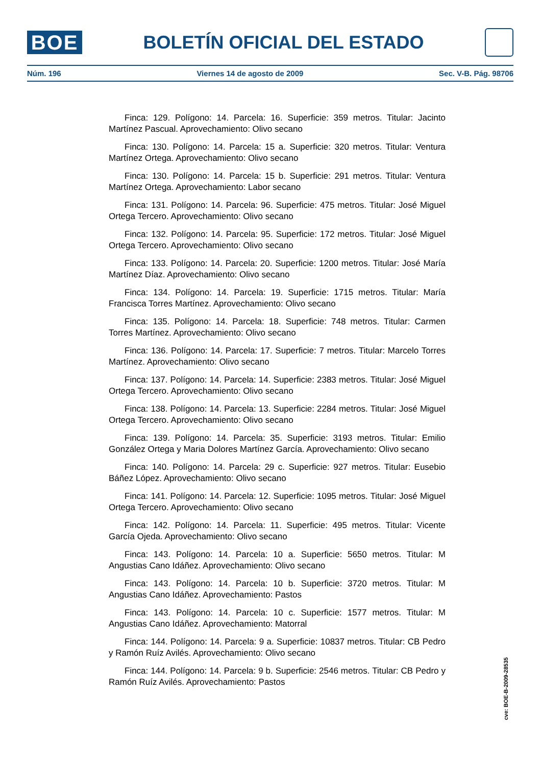BOE
BOLETÍN OFICIAL DEL ESTADO
Núm. 196 Viernes 14 de agosto de 2009 Sec. V-B. Pág. 98706
Finca: 129. Polígono: 14. Parcela: 16. Superficie: 359 metros. Titular: Jacinto Martínez Pascual. Aprovechamiento: Olivo secano
Finca: 130. Polígono: 14. Parcela: 15 a. Superficie: 320 metros. Titular: Ventura Martínez Ortega. Aprovechamiento: Olivo secano
Finca: 130. Polígono: 14. Parcela: 15 b. Superficie: 291 metros. Titular: Ventura Martínez Ortega. Aprovechamiento: Labor secano
Finca: 131. Polígono: 14. Parcela: 96. Superficie: 475 metros. Titular: José Miguel Ortega Tercero. Aprovechamiento: Olivo secano
Finca: 132. Polígono: 14. Parcela: 95. Superficie: 172 metros. Titular: José Miguel Ortega Tercero. Aprovechamiento: Olivo secano
Finca: 133. Polígono: 14. Parcela: 20. Superficie: 1200 metros. Titular: José María Martínez Díaz. Aprovechamiento: Olivo secano
Finca: 134. Polígono: 14. Parcela: 19. Superficie: 1715 metros. Titular: María Francisca Torres Martínez. Aprovechamiento: Olivo secano
Finca: 135. Polígono: 14. Parcela: 18. Superficie: 748 metros. Titular: Carmen Torres Martínez. Aprovechamiento: Olivo secano
Finca: 136. Polígono: 14. Parcela: 17. Superficie: 7 metros. Titular: Marcelo Torres Martínez. Aprovechamiento: Olivo secano
Finca: 137. Polígono: 14. Parcela: 14. Superficie: 2383 metros. Titular: José Miguel Ortega Tercero. Aprovechamiento: Olivo secano
Finca: 138. Polígono: 14. Parcela: 13. Superficie: 2284 metros. Titular: José Miguel Ortega Tercero. Aprovechamiento: Olivo secano
Finca: 139. Polígono: 14. Parcela: 35. Superficie: 3193 metros. Titular: Emilio González Ortega y Maria Dolores Martínez García. Aprovechamiento: Olivo secano
Finca: 140. Polígono: 14. Parcela: 29 c. Superficie: 927 metros. Titular: Eusebio Báñez López. Aprovechamiento: Olivo secano
Finca: 141. Polígono: 14. Parcela: 12. Superficie: 1095 metros. Titular: José Miguel Ortega Tercero. Aprovechamiento: Olivo secano
Finca: 142. Polígono: 14. Parcela: 11. Superficie: 495 metros. Titular: Vicente García Ojeda. Aprovechamiento: Olivo secano
Finca: 143. Polígono: 14. Parcela: 10 a. Superficie: 5650 metros. Titular: M Angustias Cano Idáñez. Aprovechamiento: Olivo secano
Finca: 143. Polígono: 14. Parcela: 10 b. Superficie: 3720 metros. Titular: M Angustias Cano Idáñez. Aprovechamiento: Pastos
Finca: 143. Polígono: 14. Parcela: 10 c. Superficie: 1577 metros. Titular: M Angustias Cano Idáñez. Aprovechamiento: Matorral
Finca: 144. Polígono: 14. Parcela: 9 a. Superficie: 10837 metros. Titular: CB Pedro y Ramón Ruíz Avilés. Aprovechamiento: Olivo secano
Finca: 144. Polígono: 14. Parcela: 9 b. Superficie: 2546 metros. Titular: CB Pedro y Ramón Ruíz Avilés. Aprovechamiento: Pastos
cve: BOE-B-2009-28535